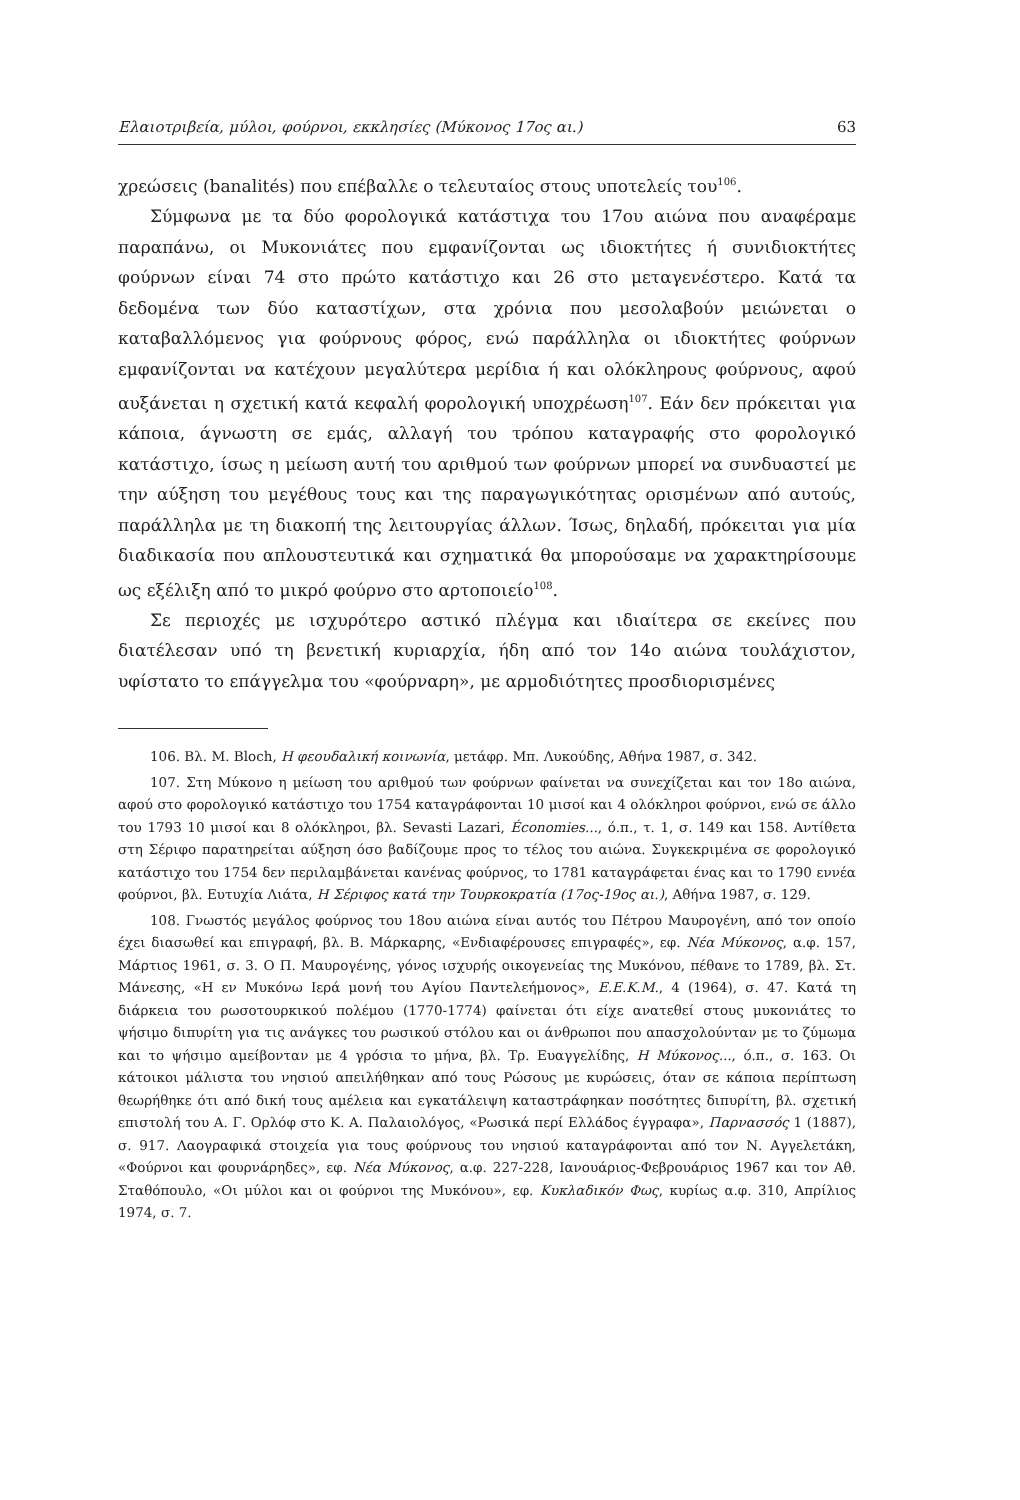Ελαιοτριβεία, μύλοι, φούρνοι, εκκλησίες (Μύκονος 17ος αι.) 63
χρεώσεις (banalités) που επέβαλλε ο τελευταίος στους υποτελείς του<sup>106</sup>.
Σύμφωνα με τα δύο φορολογικά κατάστιχα του 17ου αιώνα που αναφέραμε παραπάνω, οι Μυκονιάτες που εμφανίζονται ως ιδιοκτήτες ή συνιδιοκτήτες φούρνων είναι 74 στο πρώτο κατάστιχο και 26 στο μεταγενέστερο. Κατά τα δεδομένα των δύο καταστίχων, στα χρόνια που μεσολαβούν μειώνεται ο καταβαλλόμενος για φούρνους φόρος, ενώ παράλληλα οι ιδιοκτήτες φούρνων εμφανίζονται να κατέχουν μεγαλύτερα μερίδια ή και ολόκληρους φούρνους, αφού αυξάνεται η σχετική κατά κεφαλή φορολογική υποχρέωση<sup>107</sup>. Εάν δεν πρόκειται για κάποια, άγνωστη σε εμάς, αλλαγή του τρόπου καταγραφής στο φορολογικό κατάστιχο, ίσως η μείωση αυτή του αριθμού των φούρνων μπορεί να συνδυαστεί με την αύξηση του μεγέθους τους και της παραγωγικότητας ορισμένων από αυτούς, παράλληλα με τη διακοπή της λειτουργίας άλλων. Ίσως, δηλαδή, πρόκειται για μία διαδικασία που απλουστευτικά και σχηματικά θα μπορούσαμε να χαρακτηρίσουμε ως εξέλιξη από το μικρό φούρνο στο αρτοποιείο<sup>108</sup>.
Σε περιοχές με ισχυρότερο αστικό πλέγμα και ιδιαίτερα σε εκείνες που διατέλεσαν υπό τη βενετική κυριαρχία, ήδη από τον 14ο αιώνα τουλάχιστον, υφίστατο το επάγγελμα του «φούρναρη», με αρμοδιότητες προσδιορισμένες
106. Βλ. M. Bloch, Η φεουδαλική κοινωνία, μετάφρ. Μπ. Λυκούδης, Αθήνα 1987, σ. 342.
107. Στη Μύκονο η μείωση του αριθμού των φούρνων φαίνεται να συνεχίζεται και τον 18ο αιώνα, αφού στο φορολογικό κατάστιχο του 1754 καταγράφονται 10 μισοί και 4 ολόκληροι φούρνοι, ενώ σε άλλο του 1793 10 μισοί και 8 ολόκληροι, βλ. Sevasti Lazari, Économies..., ό.π., τ. 1, σ. 149 και 158. Αντίθετα στη Σέριφο παρατηρείται αύξηση όσο βαδίζουμε προς το τέλος του αιώνα. Συγκεκριμένα σε φορολογικό κατάστιχο του 1754 δεν περιλαμβάνεται κανένας φούρνος, το 1781 καταγράφεται ένας και το 1790 εννέα φούρνοι, βλ. Ευτυχία Λιάτα, Η Σέριφος κατά την Τουρκοκρατία (17ος-19ος αι.), Αθήνα 1987, σ. 129.
108. Γνωστός μεγάλος φούρνος του 18ου αιώνα είναι αυτός του Πέτρου Μαυρογένη, από τον οποίο έχει διασωθεί και επιγραφή, βλ. Β. Μάρκαρης, «Ενδιαφέρουσες επιγραφές», εφ. Νέα Μύκονος, α.φ. 157, Μάρτιος 1961, σ. 3. Ο Π. Μαυρογένης, γόνος ισχυρής οικογενείας της Μυκόνου, πέθανε το 1789, βλ. Στ. Μάνεσης, «Η εν Μυκόνω Ιερά μονή του Αγίου Παντελεήμονος», Ε.Ε.Κ.Μ., 4 (1964), σ. 47. Κατά τη διάρκεια του ρωσοτουρκικού πολέμου (1770-1774) φαίνεται ότι είχε ανατεθεί στους μυκονιάτες το ψήσιμο διπυρίτη για τις ανάγκες του ρωσικού στόλου και οι άνθρωποι που απασχολούνταν με το ζύμωμα και το ψήσιμο αμείβονταν με 4 γρόσια το μήνα, βλ. Τρ. Ευαγγελίδης, Η Μύκονος..., ό.π., σ. 163. Οι κάτοικοι μάλιστα του νησιού απειλήθηκαν από τους Ρώσους με κυρώσεις, όταν σε κάποια περίπτωση θεωρήθηκε ότι από δική τους αμέλεια και εγκατάλειψη καταστράφηκαν ποσότητες διπυρίτη, βλ. σχετική επιστολή του Α. Γ. Ορλόφ στο Κ. Α. Παλαιολόγος, «Ρωσικά περί Ελλάδος έγγραφα», Παρνασσός 1 (1887), σ. 917. Λαογραφικά στοιχεία για τους φούρνους του νησιού καταγράφονται από τον Ν. Αγγελετάκη, «Φούρνοι και φουρνάρηδες», εφ. Νέα Μύκονος, α.φ. 227-228, Ιανουάριος-Φεβρουάριος 1967 και τον Αθ. Σταθόπουλο, «Οι μύλοι και οι φούρνοι της Μυκόνου», εφ. Κυκλαδικόν Φως, κυρίως α.φ. 310, Απρίλιος 1974, σ. 7.